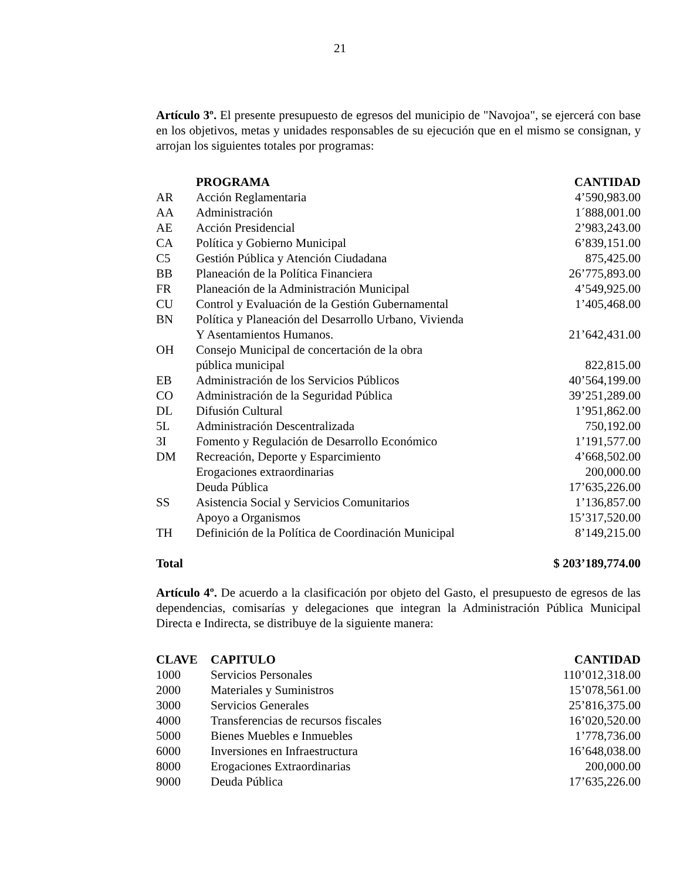21
Artículo 3º. El presente presupuesto de egresos del municipio de "Navojoa", se ejercerá con base en los objetivos, metas y unidades responsables de su ejecución que en el mismo se consignan, y arrojan los siguientes totales por programas:
| | PROGRAMA | CANTIDAD |
| --- | --- | --- |
| AR | Acción Reglamentaria | 4’590,983.00 |
| AA | Administración | 1´888,001.00 |
| AE | Acción Presidencial | 2’983,243.00 |
| CA | Política y Gobierno Municipal | 6’839,151.00 |
| C5 | Gestión Pública y Atención Ciudadana | 875,425.00 |
| BB | Planeación de la Política Financiera | 26’775,893.00 |
| FR | Planeación de la Administración Municipal | 4’549,925.00 |
| CU | Control y Evaluación de la Gestión Gubernamental | 1’405,468.00 |
| BN | Política y Planeación del Desarrollo Urbano, Vivienda Y Asentamientos Humanos. | 21’642,431.00 |
| OH | Consejo Municipal de concertación de la obra pública municipal | 822,815.00 |
| EB | Administración de los Servicios Públicos | 40’564,199.00 |
| CO | Administración de la Seguridad Pública | 39’251,289.00 |
| DL | Difusión Cultural | 1’951,862.00 |
| 5L | Administración Descentralizada | 750,192.00 |
| 3I | Fomento y Regulación de Desarrollo Económico | 1’191,577.00 |
| DM | Recreación, Deporte y Esparcimiento | 4’668,502.00 |
| | Erogaciones extraordinarias | 200,000.00 |
| | Deuda Pública | 17’635,226.00 |
| SS | Asistencia Social y Servicios Comunitarios | 1’136,857.00 |
| | Apoyo a Organismos | 15’317,520.00 |
| TH | Definición de la Política de Coordinación Municipal | 8’149,215.00 |
| Total | | $ 203’189,774.00 |
Artículo 4º. De acuerdo a la clasificación por objeto del Gasto, el presupuesto de egresos de las dependencias, comisarías y delegaciones que integran la Administración Pública Municipal Directa e Indirecta, se distribuye de la siguiente manera:
| CLAVE | CAPITULO | CANTIDAD |
| --- | --- | --- |
| 1000 | Servicios Personales | 110’012,318.00 |
| 2000 | Materiales y Suministros | 15’078,561.00 |
| 3000 | Servicios Generales | 25’816,375.00 |
| 4000 | Transferencias de recursos fiscales | 16’020,520.00 |
| 5000 | Bienes Muebles e Inmuebles | 1’778,736.00 |
| 6000 | Inversiones en Infraestructura | 16’648,038.00 |
| 8000 | Erogaciones Extraordinarias | 200,000.00 |
| 9000 | Deuda Pública | 17’635,226.00 |